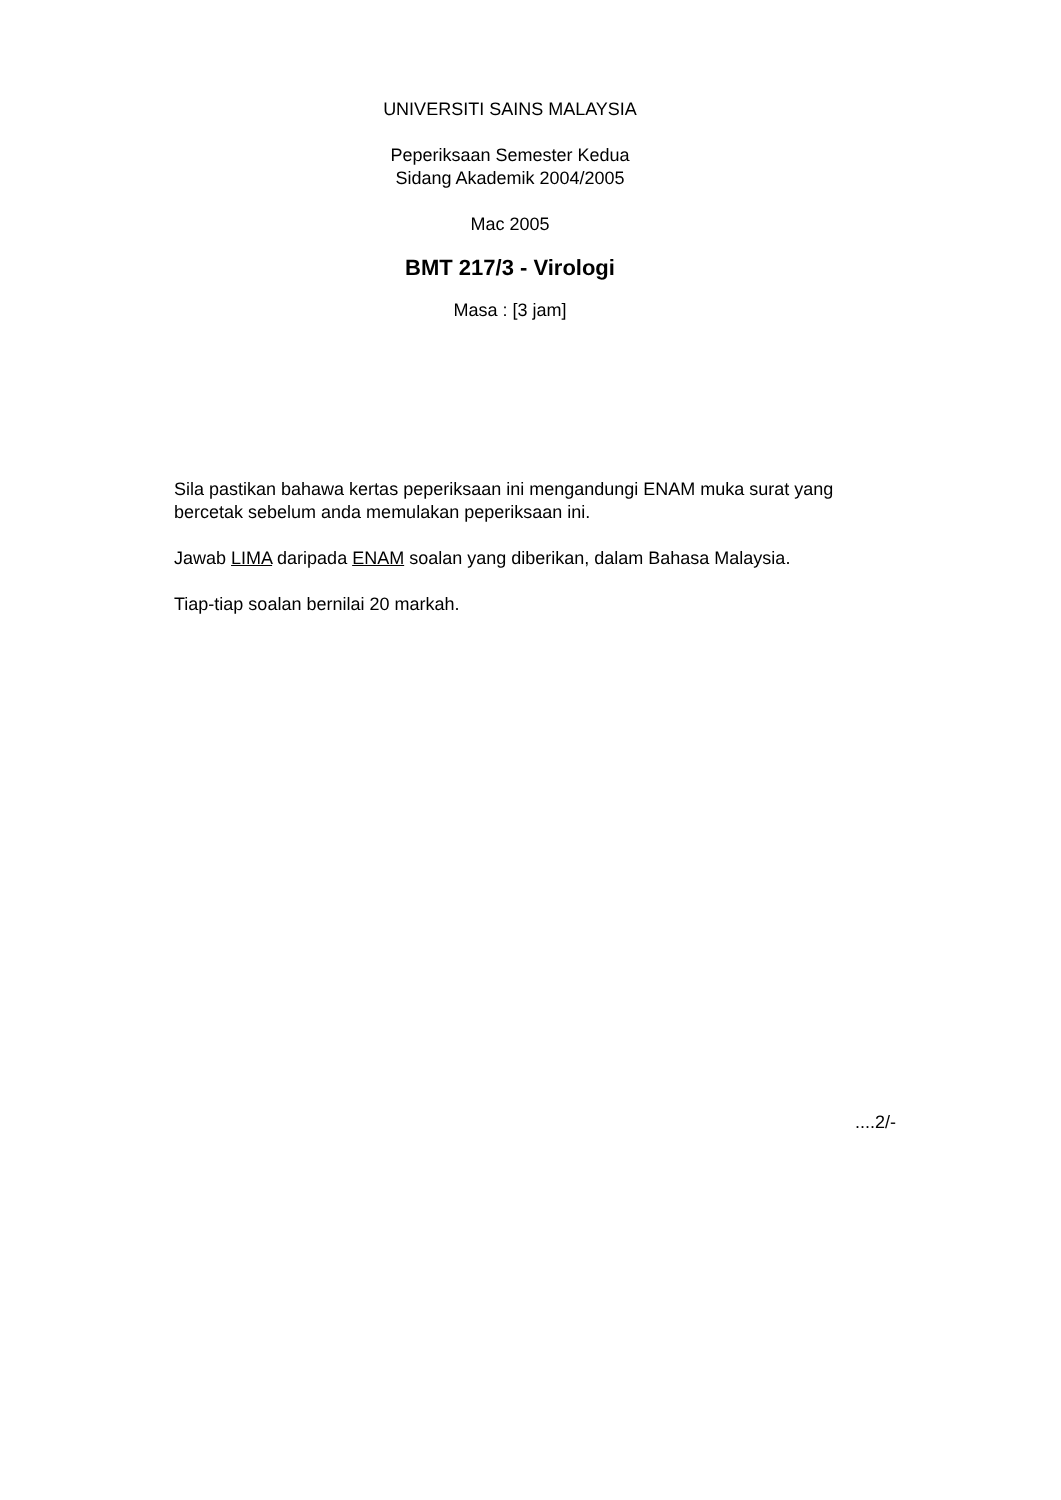UNIVERSITI SAINS MALAYSIA
Peperiksaan Semester Kedua
Sidang Akademik 2004/2005
Mac 2005
BMT 217/3 - Virologi
Masa : [3 jam]
Sila pastikan bahawa kertas peperiksaan ini mengandungi ENAM muka surat yang bercetak sebelum anda memulakan peperiksaan ini.
Jawab LIMA daripada ENAM soalan yang diberikan, dalam Bahasa Malaysia.
Tiap-tiap soalan bernilai 20 markah.
....2/-